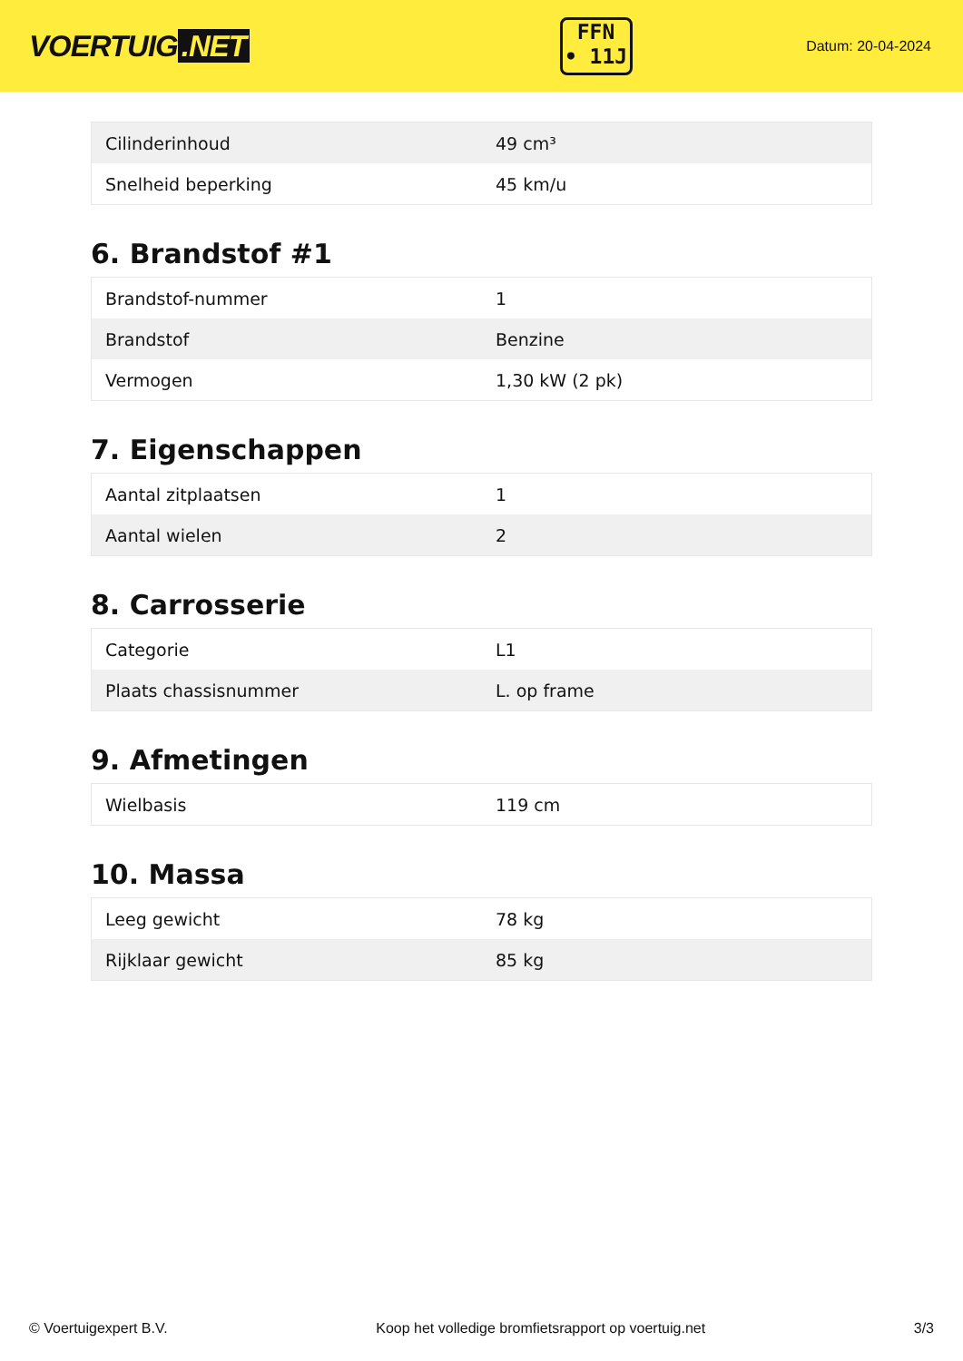VOERTUIG.NET
FFN
• 11J
Datum: 20-04-2024
| Cilinderinhoud | 49 cm³ |
| Snelheid beperking | 45 km/u |
6. Brandstof #1
| Brandstof-nummer | 1 |
| Brandstof | Benzine |
| Vermogen | 1,30 kW (2 pk) |
7. Eigenschappen
| Aantal zitplaatsen | 1 |
| Aantal wielen | 2 |
8. Carrosserie
| Categorie | L1 |
| Plaats chassisnummer | L. op frame |
9. Afmetingen
| Wielbasis | 119 cm |
10. Massa
| Leeg gewicht | 78 kg |
| Rijklaar gewicht | 85 kg |
© Voertuigexpert B.V. Koop het volledige bromfietsrapport op voertuig.net 3/3